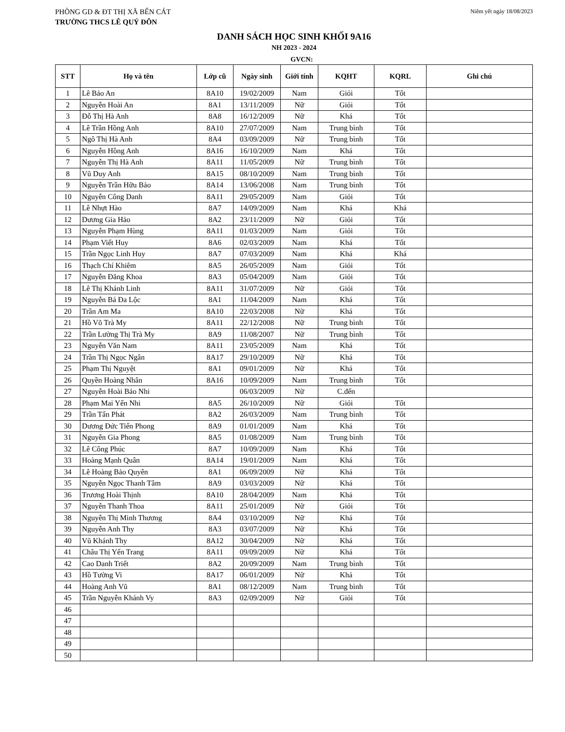PHÒNG GD & ĐT THỊ XÃ BẾN CÁT Niêm yết ngày 18/08/2023
TRƯỜNG THCS LÊ QUÝ ĐÔN
DANH SÁCH HỌC SINH KHỐI 9A16
NH 2023 - 2024
GVCN:
| STT | Họ và tên | Lớp cũ | Ngày sinh | Giới tính | KQHT | KQRL | Ghi chú |
| --- | --- | --- | --- | --- | --- | --- | --- |
| 1 | Lê Bảo An | 8A10 | 19/02/2009 | Nam | Giỏi | Tốt | |
| 2 | Nguyễn Hoài An | 8A1 | 13/11/2009 | Nữ | Giỏi | Tốt | |
| 3 | Đỗ Thị Hà Anh | 8A8 | 16/12/2009 | Nữ | Khá | Tốt | |
| 4 | Lê Trần Hồng Anh | 8A10 | 27/07/2009 | Nam | Trung bình | Tốt | |
| 5 | Ngô Thị Hà Anh | 8A4 | 03/09/2009 | Nữ | Trung bình | Tốt | |
| 6 | Nguyễn Hồng Anh | 8A16 | 16/10/2009 | Nam | Khá | Tốt | |
| 7 | Nguyễn Thị Hà Anh | 8A11 | 11/05/2009 | Nữ | Trung bình | Tốt | |
| 8 | Vũ Duy Anh | 8A15 | 08/10/2009 | Nam | Trung bình | Tốt | |
| 9 | Nguyễn Trần Hữu Bảo | 8A14 | 13/06/2008 | Nam | Trung bình | Tốt | |
| 10 | Nguyễn Công Danh | 8A11 | 29/05/2009 | Nam | Giỏi | Tốt | |
| 11 | Lê Nhựt Hào | 8A7 | 14/09/2009 | Nam | Khá | Khá | |
| 12 | Dương Gia Hảo | 8A2 | 23/11/2009 | Nữ | Giỏi | Tốt | |
| 13 | Nguyễn Phạm Hùng | 8A11 | 01/03/2009 | Nam | Giỏi | Tốt | |
| 14 | Phạm Viết Huy | 8A6 | 02/03/2009 | Nam | Khá | Tốt | |
| 15 | Trần Ngọc Linh Huy | 8A7 | 07/03/2009 | Nam | Khá | Khá | |
| 16 | Thạch Chí Khiêm | 8A5 | 26/05/2009 | Nam | Giỏi | Tốt | |
| 17 | Nguyễn Đăng Khoa | 8A3 | 05/04/2009 | Nam | Giỏi | Tốt | |
| 18 | Lê Thị Khánh Linh | 8A11 | 31/07/2009 | Nữ | Giỏi | Tốt | |
| 19 | Nguyễn Bá Đa Lộc | 8A1 | 11/04/2009 | Nam | Khá | Tốt | |
| 20 | Trần Am Ma | 8A10 | 22/03/2008 | Nữ | Khá | Tốt | |
| 21 | Hồ Võ Trà My | 8A11 | 22/12/2008 | Nữ | Trung bình | Tốt | |
| 22 | Trần Lường Thị Trà My | 8A9 | 11/08/2007 | Nữ | Trung bình | Tốt | |
| 23 | Nguyễn Văn Nam | 8A11 | 23/05/2009 | Nam | Khá | Tốt | |
| 24 | Trần Thị Ngọc Ngân | 8A17 | 29/10/2009 | Nữ | Khá | Tốt | |
| 25 | Phạm Thị Nguyệt | 8A1 | 09/01/2009 | Nữ | Khá | Tốt | |
| 26 | Quyền Hoàng Nhân | 8A16 | 10/09/2009 | Nam | Trung bình | Tốt | |
| 27 | Nguyễn Hoài Bảo Nhi | | 06/03/2009 | Nữ | C.đến | | |
| 28 | Phạm Mai Yến Nhi | 8A5 | 26/10/2009 | Nữ | Giỏi | Tốt | |
| 29 | Trần Tấn Phát | 8A2 | 26/03/2009 | Nam | Trung bình | Tốt | |
| 30 | Dương Đức Tiến Phong | 8A9 | 01/01/2009 | Nam | Khá | Tốt | |
| 31 | Nguyễn Gia Phong | 8A5 | 01/08/2009 | Nam | Trung bình | Tốt | |
| 32 | Lê Công Phúc | 8A7 | 10/09/2009 | Nam | Khá | Tốt | |
| 33 | Hoàng Mạnh Quân | 8A14 | 19/01/2009 | Nam | Khá | Tốt | |
| 34 | Lê Hoàng Bảo Quyên | 8A1 | 06/09/2009 | Nữ | Khá | Tốt | |
| 35 | Nguyễn Ngọc Thanh Tâm | 8A9 | 03/03/2009 | Nữ | Khá | Tốt | |
| 36 | Trương Hoài Thịnh | 8A10 | 28/04/2009 | Nam | Khá | Tốt | |
| 37 | Nguyễn Thanh Thoa | 8A11 | 25/01/2009 | Nữ | Giỏi | Tốt | |
| 38 | Nguyễn Thị Minh Thương | 8A4 | 03/10/2009 | Nữ | Khá | Tốt | |
| 39 | Nguyễn Anh Thy | 8A3 | 03/07/2009 | Nữ | Khá | Tốt | |
| 40 | Vũ Khánh Thy | 8A12 | 30/04/2009 | Nữ | Khá | Tốt | |
| 41 | Châu Thị Yến Trang | 8A11 | 09/09/2009 | Nữ | Khá | Tốt | |
| 42 | Cao Danh Triết | 8A2 | 20/09/2009 | Nam | Trung bình | Tốt | |
| 43 | Hồ Tường Vi | 8A17 | 06/01/2009 | Nữ | Khá | Tốt | |
| 44 | Hoàng Anh Vũ | 8A1 | 08/12/2009 | Nam | Trung bình | Tốt | |
| 45 | Trần Nguyễn Khánh Vy | 8A3 | 02/09/2009 | Nữ | Giỏi | Tốt | |
| 46 | | | | | | | |
| 47 | | | | | | | |
| 48 | | | | | | | |
| 49 | | | | | | | |
| 50 | | | | | | | |